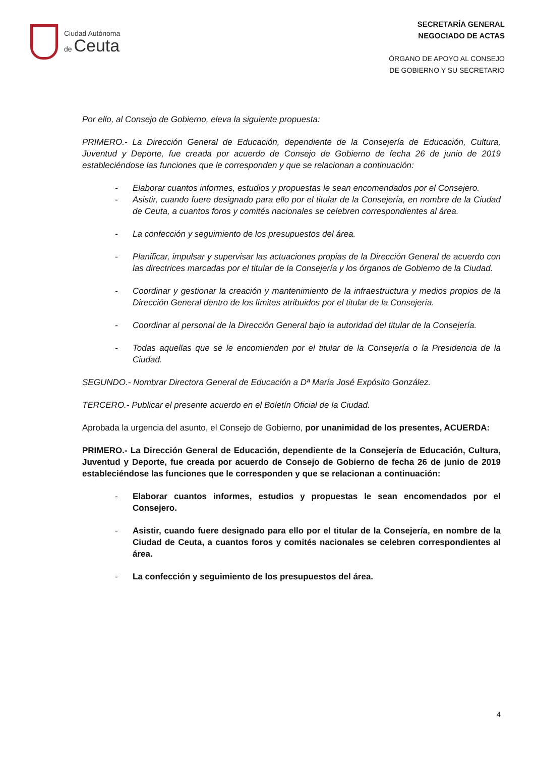Ciudad Autónoma
de Ceuta
SECRETARÍA GENERAL
NEGOCIADO DE ACTAS
ÓRGANO DE APOYO AL CONSEJO
DE GOBIERNO Y SU SECRETARIO
Por ello, al Consejo de Gobierno, eleva la siguiente propuesta:
PRIMERO.- La Dirección General de Educación, dependiente de la Consejería de Educación, Cultura, Juventud y Deporte, fue creada por acuerdo de Consejo de Gobierno de fecha 26 de junio de 2019 estableciéndose las funciones que le corresponden y que se relacionan a continuación:
- Elaborar cuantos informes, estudios y propuestas le sean encomendados por el Consejero.
- Asistir, cuando fuere designado para ello por el titular de la Consejería, en nombre de la Ciudad de Ceuta, a cuantos foros y comités nacionales se celebren correspondientes al área.
- La confección y seguimiento de los presupuestos del área.
- Planificar, impulsar y supervisar las actuaciones propias de la Dirección General de acuerdo con las directrices marcadas por el titular de la Consejería y los órganos de Gobierno de la Ciudad.
- Coordinar y gestionar la creación y mantenimiento de la infraestructura y medios propios de la Dirección General dentro de los límites atribuidos por el titular de la Consejería.
- Coordinar al personal de la Dirección General bajo la autoridad del titular de la Consejería.
- Todas aquellas que se le encomienden por el titular de la Consejería o la Presidencia de la Ciudad.
SEGUNDO.- Nombrar Directora General de Educación a Dª María José Expósito González.
TERCERO.- Publicar el presente acuerdo en el Boletín Oficial de la Ciudad.
Aprobada la urgencia del asunto, el Consejo de Gobierno, por unanimidad de los presentes, ACUERDA:
PRIMERO.- La Dirección General de Educación, dependiente de la Consejería de Educación, Cultura, Juventud y Deporte, fue creada por acuerdo de Consejo de Gobierno de fecha 26 de junio de 2019 estableciéndose las funciones que le corresponden y que se relacionan a continuación:
- Elaborar cuantos informes, estudios y propuestas le sean encomendados por el Consejero.
- Asistir, cuando fuere designado para ello por el titular de la Consejería, en nombre de la Ciudad de Ceuta, a cuantos foros y comités nacionales se celebren correspondientes al área.
- La confección y seguimiento de los presupuestos del área.
4